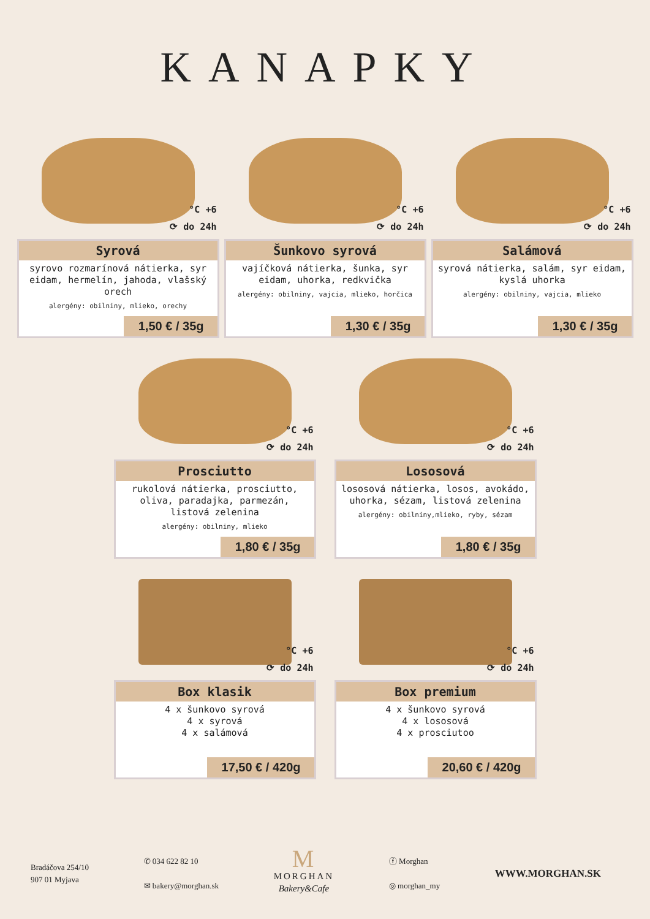KANAPKY
°C +6
⟳ do 24h
Syrová
syrovo rozmarínová nátierka, syr eidam, hermelín, jahoda, vlašský orech
alergény: obilniny, mlieko, orechy
1,50 € / 35g
°C +6
⟳ do 24h
Šunkovo syrová
vajíčková nátierka, šunka, syr eidam, uhorka, redkvička
alergény: obilniny, vajcia, mlieko, horčica
1,30 € / 35g
°C +6
⟳ do 24h
Salámová
syrová nátierka, salám, syr eidam, kyslá uhorka
alergény: obilniny, vajcia, mlieko
1,30 € / 35g
°C +6
⟳ do 24h
Prosciutto
rukolová nátierka, prosciutto, oliva, paradajka, parmezán, listová zelenina
alergény: obilniny, mlieko
1,80 € / 35g
°C +6
⟳ do 24h
Lososová
lososová nátierka, losos, avokádo, uhorka, sézam, listová zelenina
alergény: obilniny,mlieko, ryby, sézam
1,80 € / 35g
°C +6
⟳ do 24h
Box klasik
4 x šunkovo syrová
4 x syrová
4 x salámová
17,50 € / 420g
°C +6
⟳ do 24h
Box premium
4 x šunkovo syrová
4 x lososová
4 x prosciutoo
20,60 € / 420g
Bradáčova 254/10
907 01 Myjava
✆ 034 622 82 10
✉ bakery@morghan.sk
M
MORGHAN
Bakery&Cafe
ⓕ Morghan
◎ morghan_my
WWW.MORGHAN.SK